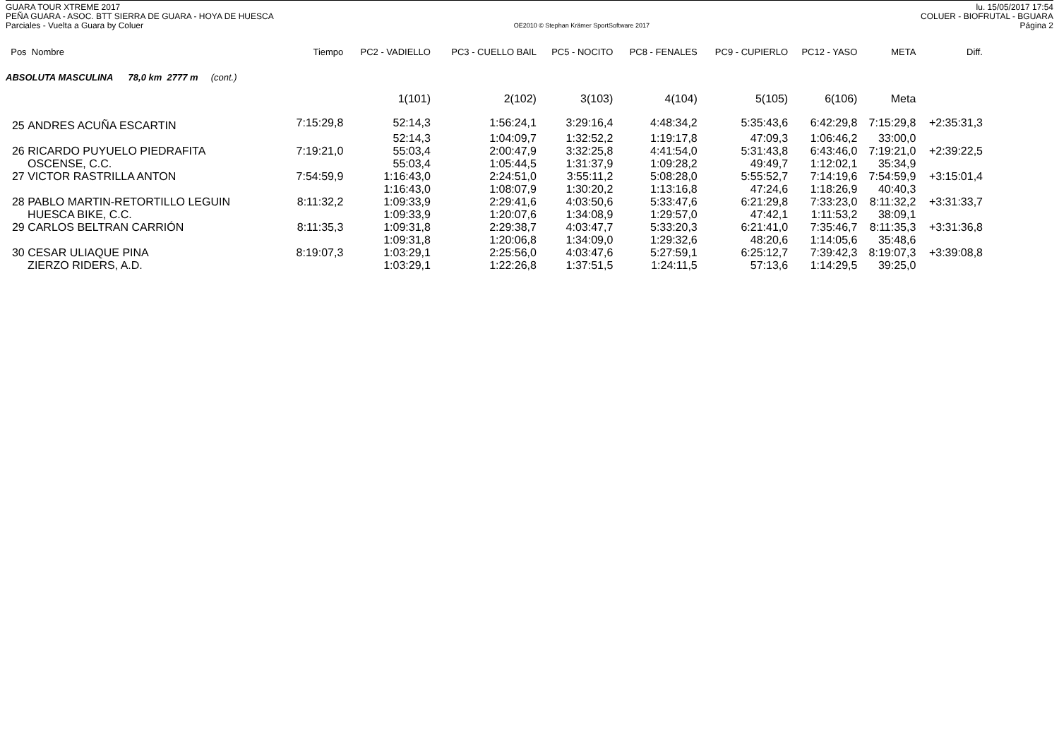GUARA TOUR XTREME 2017 lu. 15/05/2017 17:54
PEÑA GUARA - ASOC. BTT SIERRA DE GUARA - HOYA DE HUESCA COLUER - BIOFRUTAL - BGUARA
Parciales - Vuelta a Guara by Coluer OE2010 © Stephan Krämer SportSoftware 2017 Página 2
| Pos Nombre | Tiempo | PC2 - VADIELLO | PC3 - CUELLO BAIL | PC5 - NOCITO | PC8 - FENALES | PC9 - CUPIERLO | PC12 - YASO | META | Diff. |
| --- | --- | --- | --- | --- | --- | --- | --- | --- | --- |
| ABSOLUTA MASCULINA 78,0 km 2777 m (cont.) | | | | | | | | | |
| | | 1(101) | 2(102) | 3(103) | 4(104) | 5(105) | 6(106) | Meta | |
| 25 ANDRES ACUÑA ESCARTIN | 7:15:29,8 | 52:14,3 | 1:56:24,1 | 3:29:16,4 | 4:48:34,2 | 5:35:43,6 | 6:42:29,8 | 7:15:29,8 | +2:35:31,3 |
| | | 52:14,3 | 1:04:09,7 | 1:32:52,2 | 1:19:17,8 | 47:09,3 | 1:06:46,2 | 33:00,0 | |
| 26 RICARDO PUYUELO PIEDRAFITA | 7:19:21,0 | 55:03,4 | 2:00:47,9 | 3:32:25,8 | 4:41:54,0 | 5:31:43,8 | 6:43:46,0 | 7:19:21,0 | +2:39:22,5 |
| OSCENSE, C.C. | | 55:03,4 | 1:05:44,5 | 1:31:37,9 | 1:09:28,2 | 49:49,7 | 1:12:02,1 | 35:34,9 | |
| 27 VICTOR RASTRILLA ANTON | 7:54:59,9 | 1:16:43,0 | 2:24:51,0 | 3:55:11,2 | 5:08:28,0 | 5:55:52,7 | 7:14:19,6 | 7:54:59,9 | +3:15:01,4 |
| | | 1:16:43,0 | 1:08:07,9 | 1:30:20,2 | 1:13:16,8 | 47:24,6 | 1:18:26,9 | 40:40,3 | |
| 28 PABLO MARTIN-RETORTILLO LEGUIN | 8:11:32,2 | 1:09:33,9 | 2:29:41,6 | 4:03:50,6 | 5:33:47,6 | 6:21:29,8 | 7:33:23,0 | 8:11:32,2 | +3:31:33,7 |
| HUESCA BIKE, C.C. | | 1:09:33,9 | 1:20:07,6 | 1:34:08,9 | 1:29:57,0 | 47:42,1 | 1:11:53,2 | 38:09,1 | |
| 29 CARLOS BELTRAN CARRIÓN | 8:11:35,3 | 1:09:31,8 | 2:29:38,7 | 4:03:47,7 | 5:33:20,3 | 6:21:41,0 | 7:35:46,7 | 8:11:35,3 | +3:31:36,8 |
| | | 1:09:31,8 | 1:20:06,8 | 1:34:09,0 | 1:29:32,6 | 48:20,6 | 1:14:05,6 | 35:48,6 | |
| 30 CESAR ULIAQUE PINA | 8:19:07,3 | 1:03:29,1 | 2:25:56,0 | 4:03:47,6 | 5:27:59,1 | 6:25:12,7 | 7:39:42,3 | 8:19:07,3 | +3:39:08,8 |
| ZIERZO RIDERS, A.D. | | 1:03:29,1 | 1:22:26,8 | 1:37:51,5 | 1:24:11,5 | 57:13,6 | 1:14:29,5 | 39:25,0 | |